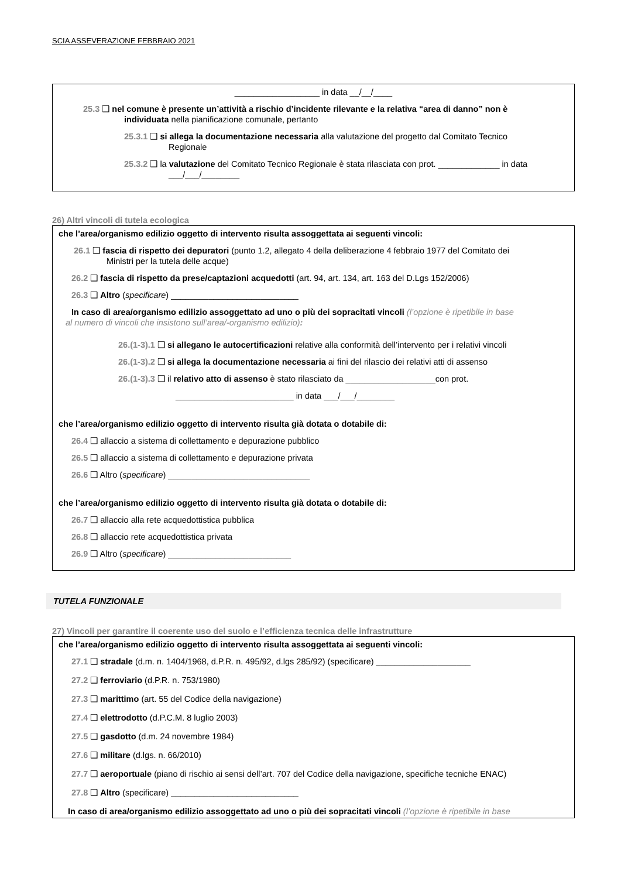SCIA ASSEVERAZIONE FEBBRAIO 2021
__________________ in data __/__/____
25.3 ❑ nel comune è presente un’attività a rischio d’incidente rilevante e la relativa “area di danno” non è
individuata nella pianificazione comunale, pertanto
25.3.1 ❑ si allega la documentazione necessaria alla valutazione del progetto dal Comitato Tecnico
Regionale
25.3.2 ❑ la valutazione del Comitato Tecnico Regionale è stata rilasciata con prot. _____________ in data
___/___/________
26) Altri vincoli di tutela ecologica
che l’area/organismo edilizio oggetto di intervento risulta assoggettata ai seguenti vincoli:
26.1 ❑ fascia di rispetto dei depuratori (punto 1.2, allegato 4 della deliberazione 4 febbraio 1977 del Comitato dei
Ministri per la tutela delle acque)
26.2 ❑ fascia di rispetto da prese/captazioni acquedotti (art. 94, art. 134, art. 163 del D.Lgs 152/2006)
26.3 ❑ Altro (specificare) ___________________________
In caso di area/organismo edilizio assoggettato ad uno o più dei sopracitati vincoli (l’opzione è ripetibile in base
al numero di vincoli che insistono sull’area/-organismo edilizio):
26.(1-3).1 ❑ si allegano le autocertificazioni relative alla conformità dell’intervento per i relativi vincoli
26.(1-3).2 ❑ si allega la documentazione necessaria ai fini del rilascio dei relativi atti di assenso
26.(1-3).3 ❑ il relativo atto di assenso è stato rilasciato da ___________________con prot.
_________________________ in data ___/___/________
che l’area/organismo edilizio oggetto di intervento risulta già dotata o dotabile di:
26.4 ❑ allaccio a sistema di collettamento e depurazione pubblico
26.5 ❑ allaccio a sistema di collettamento e depurazione privata
26.6 ❑ Altro (specificare) ______________________________
che l’area/organismo edilizio oggetto di intervento risulta già dotata o dotabile di:
26.7 ❑ allaccio alla rete acquedottistica pubblica
26.8 ❑ allaccio rete acquedottistica privata
26.9 ❑ Altro (specificare) __________________________
TUTELA FUNZIONALE
27) Vincoli per garantire il coerente uso del suolo e l’efficienza tecnica delle infrastrutture
che l’area/organismo edilizio oggetto di intervento risulta assoggettata ai seguenti vincoli:
27.1 ❑ stradale (d.m. n. 1404/1968, d.P.R. n. 495/92, d.lgs 285/92) (specificare) ____________________
27.2 ❑ ferroviario (d.P.R. n. 753/1980)
27.3 ❑ marittimo (art. 55 del Codice della navigazione)
27.4 ❑ elettrodotto (d.P.C.M. 8 luglio 2003)
27.5 ❑ gasdotto (d.m. 24 novembre 1984)
27.6 ❑ militare (d.lgs. n. 66/2010)
27.7 ❑ aeroportuale (piano di rischio ai sensi dell’art. 707 del Codice della navigazione, specifiche tecniche ENAC)
27.8 ❑ Altro (specificare) ___________________________
In caso di area/organismo edilizio assoggettato ad uno o più dei sopracitati vincoli (l’opzione è ripetibile in base